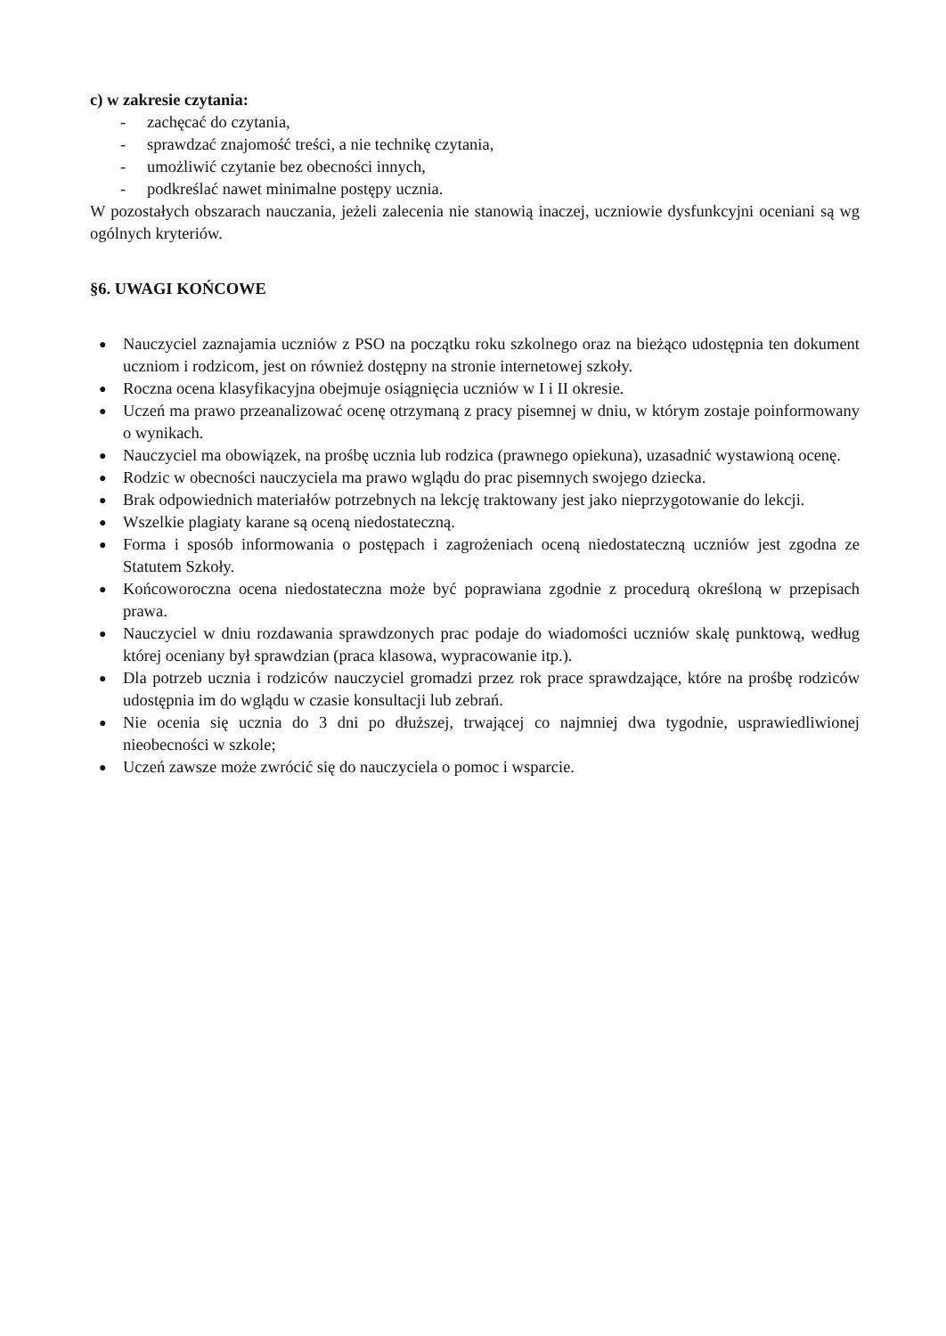c) w zakresie czytania:
- zachęcać do czytania,
- sprawdzać znajomość treści, a nie technikę czytania,
- umożliwić czytanie bez obecności innych,
- podkreślać nawet minimalne postępy ucznia.
W pozostałych obszarach nauczania, jeżeli zalecenia nie stanowią inaczej, uczniowie dysfunkcyjni oceniani są wg ogólnych kryteriów.
§6. UWAGI KOŃCOWE
● Nauczyciel zaznajamia uczniów z PSO na początku roku szkolnego oraz na bieżąco udostępnia ten dokument uczniom i rodzicom, jest on również dostępny na stronie internetowej szkoły.
● Roczna ocena klasyfikacyjna obejmuje osiągnięcia uczniów w I i II okresie.
● Uczeń ma prawo przeanalizować ocenę otrzymaną z pracy pisemnej w dniu, w którym zostaje poinformowany o wynikach.
● Nauczyciel ma obowiązek, na prośbę ucznia lub rodzica (prawnego opiekuna), uzasadnić wystawioną ocenę.
● Rodzic w obecności nauczyciela ma prawo wglądu do prac pisemnych swojego dziecka.
● Brak odpowiednich materiałów potrzebnych na lekcję traktowany jest jako nieprzygotowanie do lekcji.
● Wszelkie plagiaty karane są oceną niedostateczną.
● Forma i sposób informowania o postępach i zagrożeniach oceną niedostateczną uczniów jest zgodna ze Statutem Szkoły.
● Końcoworoczna ocena niedostateczna może być poprawiana zgodnie z procedurą określoną w przepisach prawa.
● Nauczyciel w dniu rozdawania sprawdzonych prac podaje do wiadomości uczniów skalę punktową, według której oceniany był sprawdzian (praca klasowa, wypracowanie itp.).
● Dla potrzeb ucznia i rodziców nauczyciel gromadzi przez rok prace sprawdzające, które na prośbę rodziców udostępnia im do wglądu w czasie konsultacji lub zebrań.
● Nie ocenia się ucznia do 3 dni po dłuższej, trwającej co najmniej dwa tygodnie, usprawiedliwionej nieobecności w szkole;
● Uczeń zawsze może zwrócić się do nauczyciela o pomoc i wsparcie.